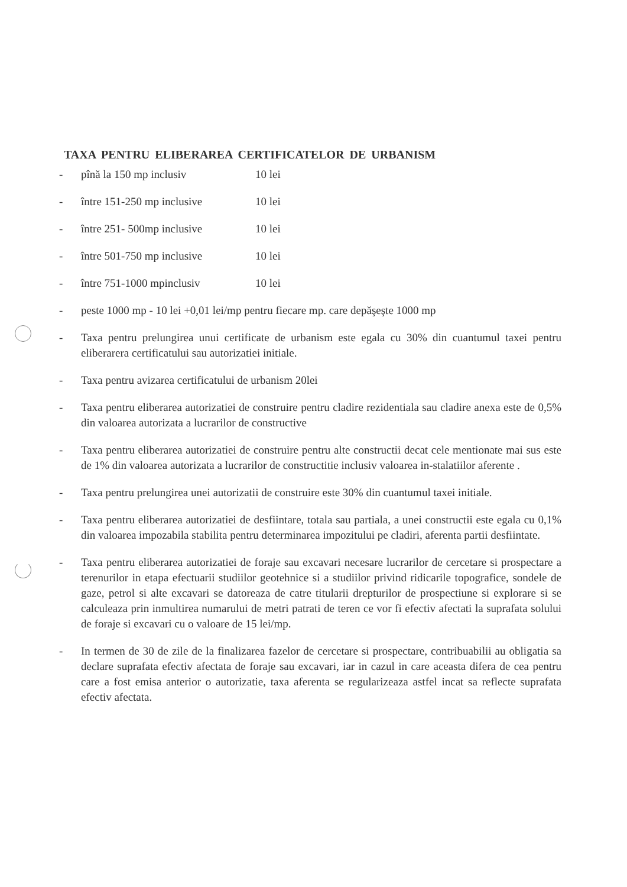TAXA PENTRU ELIBERAREA CERTIFICATELOR DE URBANISM
- pînă la 150 mp inclusiv 10 lei
- între 151-250 mp inclusive 10 lei
- între 251- 500mp inclusive 10 lei
- între 501-750 mp inclusive 10 lei
- între 751-1000 mpinclusiv 10 lei
- peste 1000 mp - 10 lei +0,01 lei/mp pentru fiecare mp. care depăşeşte 1000 mp
- Taxa pentru prelungirea unui certificate de urbanism este egala cu 30% din cuantumul taxei pentru eliberarera certificatului sau autorizatiei initiale.
- Taxa pentru avizarea certificatului de urbanism 20lei
- Taxa pentru eliberarea autorizatiei de construire pentru cladire rezidentiala sau cladire anexa este de 0,5% din valoarea autorizata a lucrarilor de constructive
- Taxa pentru eliberarea autorizatiei de construire pentru alte constructii decat cele mentionate mai sus este de 1% din valoarea autorizata a lucrarilor de constructitie inclusiv valoarea in-stalatiilor aferente .
- Taxa pentru prelungirea unei autorizatii de construire este 30% din cuantumul taxei initiale.
- Taxa pentru eliberarea autorizatiei de desfiintare, totala sau partiala, a unei constructii este egala cu 0,1% din valoarea impozabila stabilita pentru determinarea impozitului pe cladiri, aferenta partii desfiintate.
- Taxa pentru eliberarea autorizatiei de foraje sau excavari necesare lucrarilor de cercetare si prospectare a terenurilor in etapa efectuarii studiilor geotehnice si a studiilor privind ridicarile topografice, sondele de gaze, petrol si alte excavari se datoreaza de catre titularii drepturilor de prospectiune si explorare si se calculeaza prin inmultirea numarului de metri patrati de teren ce vor fi efectiv afectati la suprafata solului de foraje si excavari cu o valoare de 15 lei/mp.
- In termen de 30 de zile de la finalizarea fazelor de cercetare si prospectare, contribuabilii au obligatia sa declare suprafata efectiv afectata de foraje sau excavari, iar in cazul in care aceasta difera de cea pentru care a fost emisa anterior o autorizatie, taxa aferenta se regularizeaza astfel incat sa reflecte suprafata efectiv afectata.